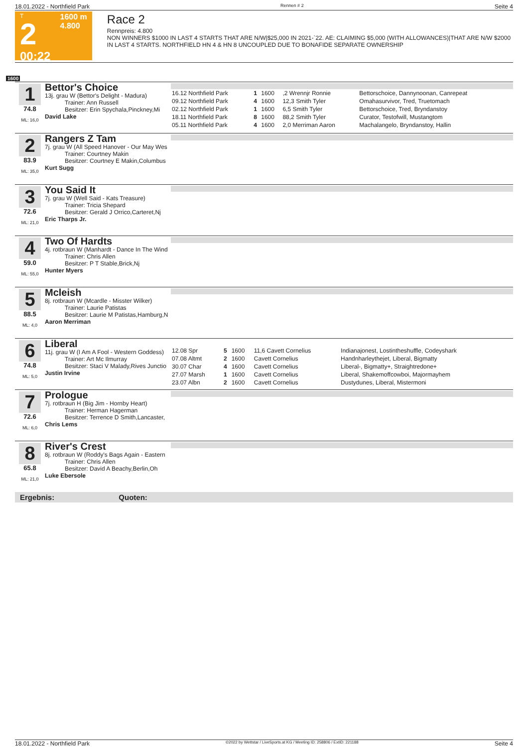18.01.2022 - Northfield Park Rennen # 2 Seite 4
T
2
00:22
1600 m
4.800
Race 2
Rennpreis: 4.800
NON WINNERS $1000 IN LAST 4 STARTS THAT ARE N/W|$25,000 IN 2021-`22. AE: CLAIMING $5,000 (WITH ALLOWANCES)|THAT ARE N/W $2000 IN LAST 4 STARTS. NORTHFIELD HN 4 & HN 8 UNCOUPLED DUE TO BONAFIDE SEPARATE OWNERSHIP
1600
1
74.8
ML: 16,0
Bettor's Choice
13j. grau W (Bettor's Delight - Madura)
Trainer: Ann Russell
Besitzer: Erin Spychala,Pinckney,Mi
David Lake
| 16.12 Northfield Park | 1 | 1600 | ,2 Wrennjr Ronnie | Bettorschoice, Dannynoonan, Canrepeat |
| 09.12 Northfield Park | 4 | 1600 | 12,3 Smith Tyler | Omahasurvivor, Tred, Truetomach |
| 02.12 Northfield Park | 1 | 1600 | 6,5 Smith Tyler | Bettorschoice, Tred, Bryndanstoy |
| 18.11 Northfield Park | 8 | 1600 | 88,2 Smith Tyler | Curator, Testofwill, Mustangtom |
| 05.11 Northfield Park | 4 | 1600 | 2,0 Merriman Aaron | Machalangelo, Bryndanstoy, Hallin |
2
83.9
ML: 35,0
Rangers Z Tam
7j. grau W (All Speed Hanover - Our May Wes
Trainer: Courtney Makin
Besitzer: Courtney E Makin,Columbus
Kurt Sugg
3
72.6
ML: 21,0
You Said It
7j. grau W (Well Said - Kats Treasure)
Trainer: Tricia Shepard
Besitzer: Gerald J Orrico,Carteret,Nj
Eric Tharps Jr.
4
59.0
ML: 55,0
Two Of Hardts
4j. rotbraun W (Manhardt - Dance In The Wind
Trainer: Chris Allen
Besitzer: P T Stable,Brick,Nj
Hunter Myers
5
88.5
ML: 4,0
Mcleish
8j. rotbraun W (Mcardle - Misster Wilker)
Trainer: Laurie Patistas
Besitzer: Laurie M Patistas,Hamburg,N
Aaron Merriman
6
74.8
ML: 5,0
Liberal
11j. grau W (I Am A Fool - Western Goddess)
Trainer: Art Mc Ilmurray
Besitzer: Staci V Malady,Rives Junctio
Justin Irvine
| 12.08 Spr | 5 | 1600 | 11,6 Cavett Cornelius | Indianajonest, Lostintheshuffle, Codeyshark |
| 07.08 Altmt | 2 | 1600 | Cavett Cornelius | Handnharleythejet, Liberal, Bigmatty |
| 30.07 Char | 4 | 1600 | Cavett Cornelius | Liberal-, Bigmatty+, Straightredone+ |
| 27.07 Marsh | 1 | 1600 | Cavett Cornelius | Liberal, Shakemoffcowboi, Majormayhem |
| 23.07 Albn | 2 | 1600 | Cavett Cornelius | Dustydunes, Liberal, Mistermoni |
7
72.6
ML: 6,0
Prologue
7j. rotbraun H (Big Jim - Hornby Heart)
Trainer: Herman Hagerman
Besitzer: Terrence D Smith,Lancaster,
Chris Lems
8
65.8
ML: 21,0
River's Crest
8j. rotbraun W (Roddy's Bags Again - Eastern
Trainer: Chris Allen
Besitzer: David A Beachy,Berlin,Oh
Luke Ebersole
Ergebnis: Quoten:
18.01.2022 - Northfield Park ©2022 by Wettstar / LiveSports.at KG / Meeting ID: 258806 / ExtID: 221188 Seite 4